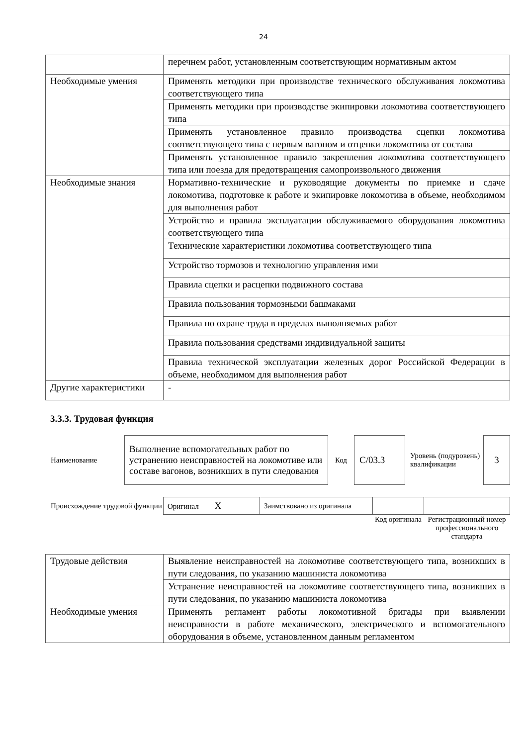24
| | перечнем работ, установленным соответствующим нормативным актом |
| Необходимые умения | Применять методики при производстве технического обслуживания локомотива соответствующего типа |
| | Применять методики при производстве экипировки локомотива соответствующего типа |
| | Применять установленное правило производства сцепки локомотива соответствующего типа с первым вагоном и отцепки локомотива от состава |
| | Применять установленное правило закрепления локомотива соответствующего типа или поезда для предотвращения самопроизвольного движения |
| Необходимые знания | Нормативно-технические и руководящие документы по приемке и сдаче локомотива, подготовке к работе и экипировке локомотива в объеме, необходимом для выполнения работ |
| | Устройство и правила эксплуатации обслуживаемого оборудования локомотива соответствующего типа |
| | Технические характеристики локомотива соответствующего типа |
| | Устройство тормозов и технологию управления ими |
| | Правила сцепки и расцепки подвижного состава |
| | Правила пользования тормозными башмаками |
| | Правила по охране труда в пределах выполняемых работ |
| | Правила пользования средствами индивидуальной защиты |
| | Правила технической эксплуатации железных дорог Российской Федерации в объеме, необходимом для выполнения работ |
| Другие характеристики | - |
3.3.3. Трудовая функция
| Наименование | | Выполнение вспомогательных работ по устранению неисправностей на локомотиве или составе вагонов, возникших в пути следования | Код | C/03.3 | Уровень (подуровень) квалификации | 3 |
| Происхождение трудовой функции | Оригинал X | Заимствовано из оригинала | | |
| | | | Код оригинала | Регистрационный номер профессионального стандарта |
| Трудовые действия | Выявление неисправностей на локомотиве соответствующего типа, возникших в пути следования, по указанию машиниста локомотива |
| | Устранение неисправностей на локомотиве соответствующего типа, возникших в пути следования, по указанию машиниста локомотива |
| Необходимые умения | Применять регламент работы локомотивной бригады при выявлении неисправности в работе механического, электрического и вспомогательного оборудования в объеме, установленном данным регламентом |